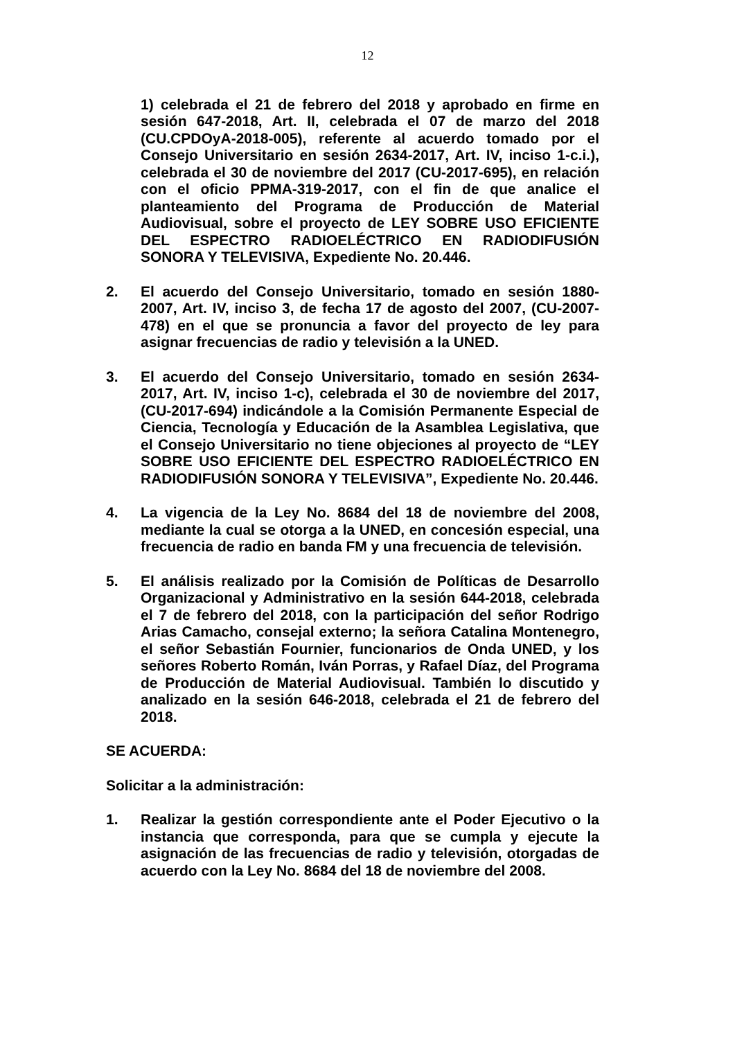12
1) celebrada el 21 de febrero del 2018 y aprobado en firme en sesión 647-2018, Art. II, celebrada el 07 de marzo del 2018 (CU.CPDOyA-2018-005), referente al acuerdo tomado por el Consejo Universitario en sesión 2634-2017, Art. IV, inciso 1-c.i.), celebrada el 30 de noviembre del 2017 (CU-2017-695), en relación con el oficio PPMA-319-2017, con el fin de que analice el planteamiento del Programa de Producción de Material Audiovisual, sobre el proyecto de LEY SOBRE USO EFICIENTE DEL ESPECTRO RADIOELÉCTRICO EN RADIODIFUSIÓN SONORA Y TELEVISIVA, Expediente No. 20.446.
2. El acuerdo del Consejo Universitario, tomado en sesión 1880-2007, Art. IV, inciso 3, de fecha 17 de agosto del 2007, (CU-2007-478) en el que se pronuncia a favor del proyecto de ley para asignar frecuencias de radio y televisión a la UNED.
3. El acuerdo del Consejo Universitario, tomado en sesión 2634-2017, Art. IV, inciso 1-c), celebrada el 30 de noviembre del 2017, (CU-2017-694) indicándole a la Comisión Permanente Especial de Ciencia, Tecnología y Educación de la Asamblea Legislativa, que el Consejo Universitario no tiene objeciones al proyecto de “LEY SOBRE USO EFICIENTE DEL ESPECTRO RADIOELÉCTRICO EN RADIODIFUSIÓN SONORA Y TELEVISIVA”, Expediente No. 20.446.
4. La vigencia de la Ley No. 8684 del 18 de noviembre del 2008, mediante la cual se otorga a la UNED, en concesión especial, una frecuencia de radio en banda FM y una frecuencia de televisión.
5. El análisis realizado por la Comisión de Políticas de Desarrollo Organizacional y Administrativo en la sesión 644-2018, celebrada el 7 de febrero del 2018, con la participación del señor Rodrigo Arias Camacho, consejal externo; la señora Catalina Montenegro, el señor Sebastián Fournier, funcionarios de Onda UNED, y los señores Roberto Román, Iván Porras, y Rafael Díaz, del Programa de Producción de Material Audiovisual. También lo discutido y analizado en la sesión 646-2018, celebrada el 21 de febrero del 2018.
SE ACUERDA:
Solicitar a la administración:
1. Realizar la gestión correspondiente ante el Poder Ejecutivo o la instancia que corresponda, para que se cumpla y ejecute la asignación de las frecuencias de radio y televisión, otorgadas de acuerdo con la Ley No. 8684 del 18 de noviembre del 2008.